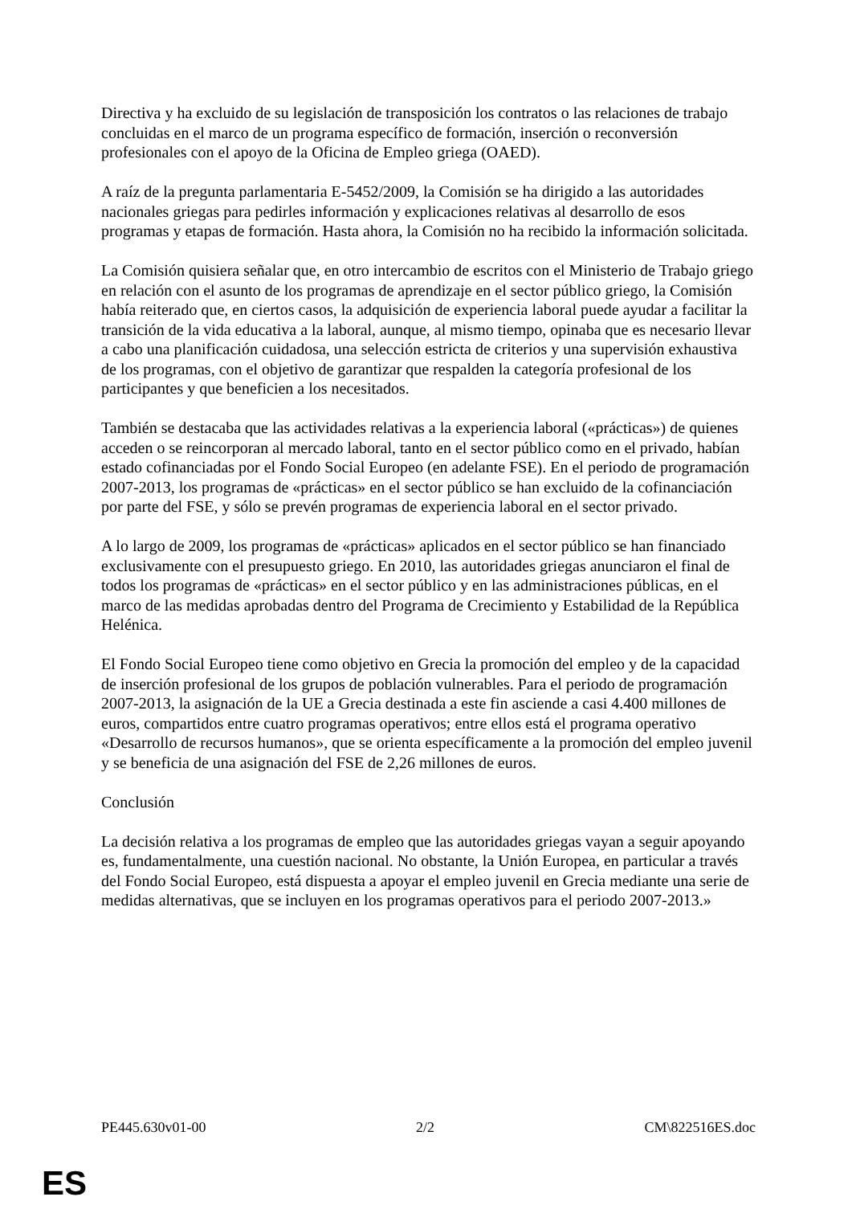Directiva y ha excluido de su legislación de transposición los contratos o las relaciones de trabajo concluidas en el marco de un programa específico de formación, inserción o reconversión profesionales con el apoyo de la Oficina de Empleo griega (OAED).
A raíz de la pregunta parlamentaria E-5452/2009, la Comisión se ha dirigido a las autoridades nacionales griegas para pedirles información y explicaciones relativas al desarrollo de esos programas y etapas de formación. Hasta ahora, la Comisión no ha recibido la información solicitada.
La Comisión quisiera señalar que, en otro intercambio de escritos con el Ministerio de Trabajo griego en relación con el asunto de los programas de aprendizaje en el sector público griego, la Comisión había reiterado que, en ciertos casos, la adquisición de experiencia laboral puede ayudar a facilitar la transición de la vida educativa a la laboral, aunque, al mismo tiempo, opinaba que es necesario llevar a cabo una planificación cuidadosa, una selección estricta de criterios y una supervisión exhaustiva de los programas, con el objetivo de garantizar que respalden la categoría profesional de los participantes y que beneficien a los necesitados.
También se destacaba que las actividades relativas a la experiencia laboral («prácticas») de quienes acceden o se reincorporan al mercado laboral, tanto en el sector público como en el privado, habían estado cofinanciadas por el Fondo Social Europeo (en adelante FSE). En el periodo de programación 2007-2013, los programas de «prácticas» en el sector público se han excluido de la cofinanciación por parte del FSE, y sólo se prevén programas de experiencia laboral en el sector privado.
A lo largo de 2009, los programas de «prácticas» aplicados en el sector público se han financiado exclusivamente con el presupuesto griego. En 2010, las autoridades griegas anunciaron el final de todos los programas de «prácticas» en el sector público y en las administraciones públicas, en el marco de las medidas aprobadas dentro del Programa de Crecimiento y Estabilidad de la República Helénica.
El Fondo Social Europeo tiene como objetivo en Grecia la promoción del empleo y de la capacidad de inserción profesional de los grupos de población vulnerables. Para el periodo de programación 2007-2013, la asignación de la UE a Grecia destinada a este fin asciende a casi 4.400 millones de euros, compartidos entre cuatro programas operativos; entre ellos está el programa operativo «Desarrollo de recursos humanos», que se orienta específicamente a la promoción del empleo juvenil y se beneficia de una asignación del FSE de 2,26 millones de euros.
Conclusión
La decisión relativa a los programas de empleo que las autoridades griegas vayan a seguir apoyando es, fundamentalmente, una cuestión nacional. No obstante, la Unión Europea, en particular a través del Fondo Social Europeo, está dispuesta a apoyar el empleo juvenil en Grecia mediante una serie de medidas alternativas, que se incluyen en los programas operativos para el periodo 2007-2013.»
PE445.630v01-00 2/2 CM\822516ES.doc
ES